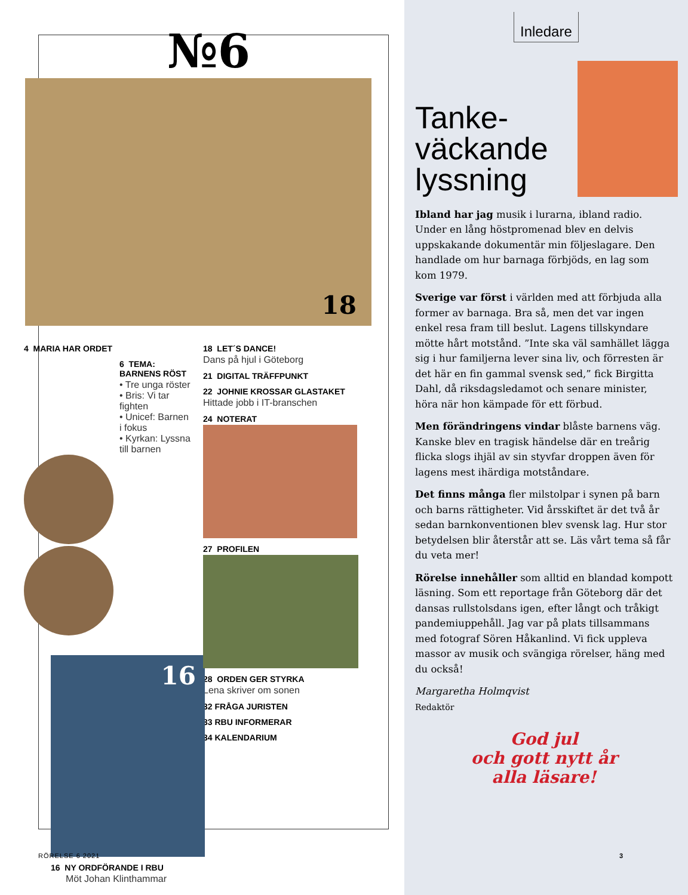Inledare
Tanke-
väckande
lyssning
Ibland har jag musik i lurarna, ibland radio. Under en lång höstpromenad blev en delvis uppskakande dokumentär min följeslagare. Den handlade om hur barnaga förbjöds, en lag som kom 1979.
Sverige var först i världen med att förbjuda alla former av barnaga. Bra så, men det var ingen enkel resa fram till beslut. Lagens till­skyndare mötte hårt motstånd. ”Inte ska väl samhället lägga sig i hur familjerna lever sina liv, och förresten är det här en fin gammal svensk sed,” fick Birgitta Dahl, då riksdags­ledamot och senare minister, höra när hon kämpade för ett förbud.
Men förändringens vindar blåste barnens väg. Kanske blev en tragisk händelse där en treårig flicka slogs ihjäl av sin styvfar droppen även för lagens mest ihärdiga motståndare.
Det finns många fler milstolpar i synen på barn och barns rättigheter. Vid årsskiftet är det två år sedan barnkonventionen blev svensk lag. Hur stor betydelsen blir återstår att se. Läs vårt tema så får du veta mer!
Rörelse innehåller som alltid en blandad kompott läsning. Som ett reportage från Göteborg där det dansas rullstolsdans igen, efter långt och tråkigt pandemiuppehåll. Jag var på plats tillsammans med fotograf Sören Håkanlind. Vi fick uppleva massor av musik och svängiga rörelser, häng med du också!
Margaretha Holmqvist
Redaktör
God jul
och gott nytt år
alla läsare!
3
№6
18
4 MARIA HAR ORDET
6 TEMA:
BARNENS RÖST
• Tre unga röster
• Bris: Vi tar fighten
• Unicef: Barnen i fokus
• Kyrkan: Lyssna till barnen
16
16 NY ORDFÖRANDE I RBU
Möt Johan Klinthammar
18 LET´S DANCE!
Dans på hjul i Göteborg
21 DIGITAL TRÄFFPUNKT
22 JOHNIE KROSSAR GLASTAKET
Hittade jobb i IT-branschen
24 NOTERAT
27 PROFILEN
28 ORDEN GER STYRKA
Lena skriver om sonen
32 FRÅGA JURISTEN
33 RBU INFORMERAR
34 KALENDARIUM
RÖRELSE 6 2021